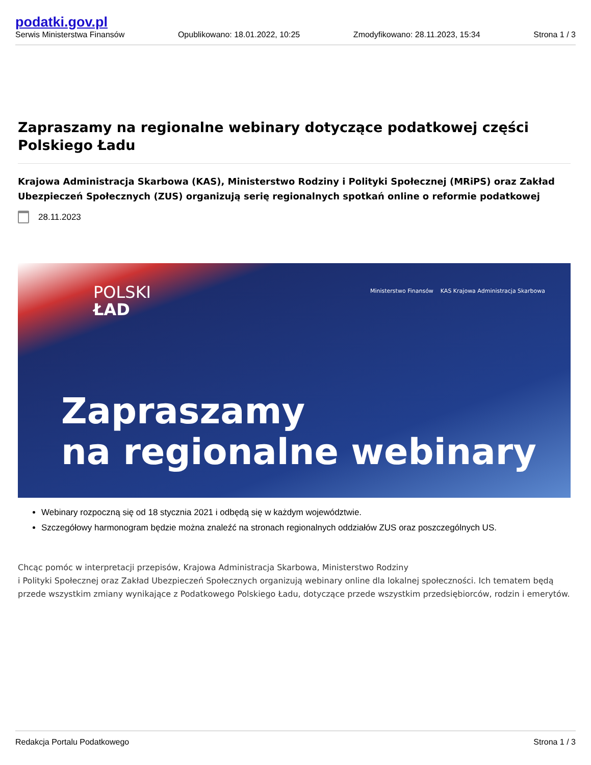podatki.gov.pl
Serwis Ministerstwa Finansów
Opublikowano: 18.01.2022, 10:25
Zmodyfikowano: 28.11.2023, 15:34
Strona 1 / 3
Zapraszamy na regionalne webinary dotyczące podatkowej części Polskiego Ładu
Krajowa Administracja Skarbowa (KAS), Ministerstwo Rodziny i Polityki Społecznej (MRiPS) oraz Zakład Ubezpieczeń Społecznych (ZUS) organizują serię regionalnych spotkań online o reformie podatkowej
28.11.2023
POLSKI
ŁAD
Ministerstwo Finansów KAS Krajowa Administracja Skarbowa
Zapraszamy
na regionalne webinary
Webinary rozpoczną się od 18 stycznia 2021 i odbędą się w każdym województwie.
Szczegółowy harmonogram będzie można znaleźć na stronach regionalnych oddziałów ZUS oraz poszczególnych US.
Chcąc pomóc w interpretacji przepisów, Krajowa Administracja Skarbowa, Ministerstwo Rodziny
i Polityki Społecznej oraz Zakład Ubezpieczeń Społecznych organizują webinary online dla lokalnej społeczności. Ich tematem będą przede wszystkim zmiany wynikające z Podatkowego Polskiego Ładu, dotyczące przede wszystkim przedsiębiorców, rodzin i emerytów.
Redakcja Portalu Podatkowego Strona 1 / 3